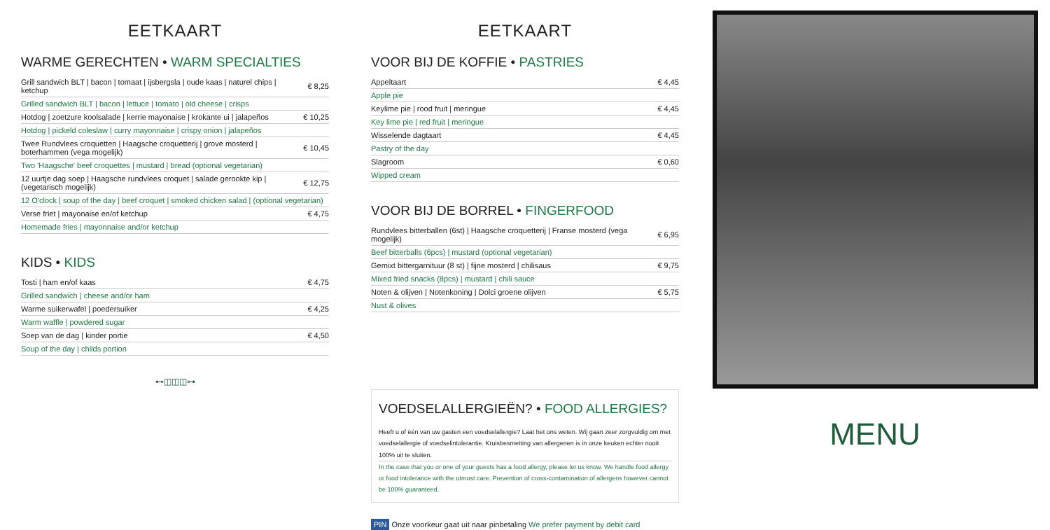EETKAART
WARME GERECHTEN • WARM SPECIALTIES
| Grill sandwich BLT / bacon / tomaat / ijsbergsla / oude kaas / naturel chips / ketchup | € 8,25 |
| Grilled sandwich BLT / bacon / lettuce / tomato / old cheese / crisps | |
| Hotdog / zoetzure koolsalade / kerrie mayonaise / krokante ui / jalapeños | € 10,25 |
| Hotdog / pickeld coleslaw / curry mayonnaise / crispy onion / jalapeños | |
| Twee Rundvlees croquetten / Haagsche croquetterij / grove mosterd / boterhammen (vega mogelijk) | € 10,45 |
| Two 'Haagsche' beef croquettes / mustard / bread (optional vegetarian) | |
| 12 uurtje dag soep / Haagsche rundvlees croquet / salade gerookte kip / (vegetarisch mogelijk) | € 12,75 |
| 12 O'clock / soup of the day / beef croquet / smoked chicken salad / (optional vegetarian) | |
| Verse friet / mayonaise en/of ketchup | € 4,75 |
| Homemade fries / mayonnaise and/or ketchup | |
KIDS • KIDS
| Tosti / ham en/of kaas | € 4,75 |
| Grilled sandwich / cheese and/or ham | |
| Warme suikerwafel / poedersuiker | € 4,25 |
| Warm waffle / powdered sugar | |
| Soep van de dag / kinder portie | € 4,50 |
| Soup of the day / childs portion | |
⊷◫◫◫⊶
EETKAART
VOOR BIJ DE KOFFIE • PASTRIES
| Appeltaart | € 4,45 |
| Apple pie | |
| Keylime pie / rood fruit / meringue | € 4,45 |
| Key lime pie / red fruit / meringue | |
| Wisselende dagtaart | € 4,45 |
| Pastry of the day | |
| Slagroom | € 0,60 |
| Wipped cream | |
VOOR BIJ DE BORREL • FINGERFOOD
| Rundvlees bitterballen (6st) / Haagsche croquetterij / Franse mosterd (vega mogelijk) | € 6,95 |
| Beef bitterballs (6pcs) / mustard (optional vegetarian) | |
| Gemixt bittergarnituur (8 st) / fijne mosterd / chilisaus | € 9,75 |
| Mixed fried snacks (8pcs) / mustard / chili sauce | |
| Noten & olijven / Notenkoning / Dolci groene olijven | € 5,75 |
| Nust & olives | |
VOEDSELALLERGIEËN? • FOOD ALLERGIES?
Heeft u of één van uw gasten een voedselallergie? Laat het ons weten. Wij gaan zeer zorgvuldig om met voedselallergie of voedselintolerantie. Kruisbesmetting van allergenen is in onze keuken echter nooit 100% uit te sluiten.
In the case that you or one of your guests has a food allergy, please let us know. We handle food allergy or food intolerance with the utmost care. Prevention of cross-contamination of allergens however cannot be 100% guaranteed.
PIN Onze voorkeur gaat uit naar pinbetaling We prefer payment by debit card
MENU